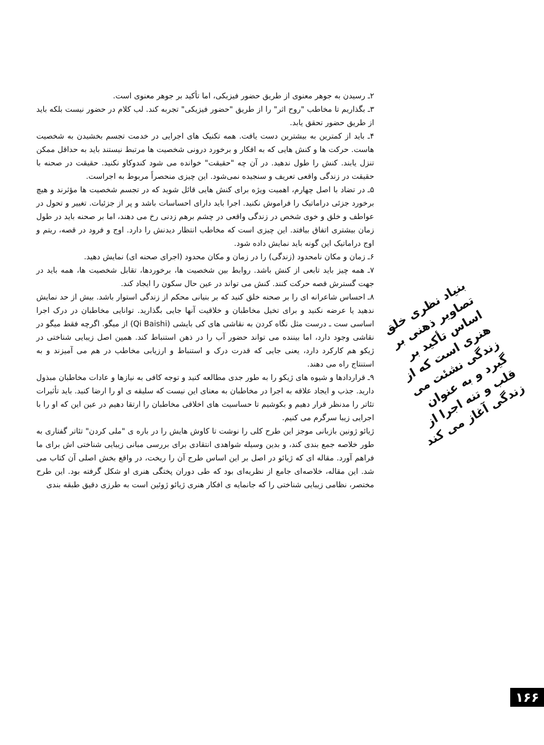۲ـ رسیدن به جوهر معنوی از طریق حضور فیزیکی، اما تأکید بر جوهر معنوی است.
۳ـ بگذاریم تا مخاطب "روح اثر" را از طریق "حضور فیزیکی" تجربه کند. لب کلام در حضور نیست بلکه باید از طریق حضور تحقق یابد.
۴ـ باید از کمترین به بیشترین دست یافت. همه تکنیک های اجرایی در خدمت تجسم بخشیدن به شخصیت هاست. حرکت ها و کنش هایی که به افکار و برخورد درونی شخصیت ها مرتبط نیستند باید به حداقل ممکن تنزل یابند. کنش را طول ندهید. در آن چه "حقیقت" خوانده می شود کندوکاو نکنید. حقیقت در صحنه با حقیقت در زندگی واقعی تعریف و سنجیده نمی‌شود. این چیزی منحصراً مربوط به اجراست.
۵ـ در تضاد با اصل چهارم، اهمیت ویژه برای کنش هایی قائل شوید که در تجسم شخصیت ها مؤثرند و هیچ برخورد جزئی دراماتیک را فراموش نکنید. اجرا باید دارای احساسات باشد و پر از جزئیات. تغییر و تحول در عواطف و خلق و خوی شخص در زندگی واقعی در چشم برهم زدنی رخ می دهند، اما بر صحنه باید در طول زمان بیشتری اتفاق بیافتد. این چیزی است که مخاطب انتظار دیدنش را دارد. اوج و فرود در قصه، ریتم و اوج دراماتیک این گونه باید نمایش داده شود.
۶ـ زمان و مکان نامحدود (زندگی) را در زمان و مکان محدود (اجرای صحنه ای) نمایش دهید.
۷ـ همه چیز باید تابعی از کنش باشد. روابط بین شخصیت ها، برخوردها، تقابل شخصیت ها، همه باید در جهت گسترش قصه حرکت کنند. کنش می تواند در عین حال سکون را ایجاد کند.
۸ـ احساس شاعرانه ای را بر صحنه خلق کنید که بر بنیانی محکم از زندگی استوار باشد. بیش از حد نمایش ندهید یا عرضه نکنید و برای تخیل مخاطبان و خلاقیت آنها جایی بگذارید. توانایی مخاطبان در درک اجرا اساسی ست ـ درست مثل نگاه کردن به نقاشی های کی بایشی (Qi Baishi) از میگو. اگرچه فقط میگو در نقاشی وجود دارد، اما بیننده می تواند حضور آب را در ذهن استنباط کند. همین اصل زیبایی شناختی در ژیکو هم کارکرد دارد، یعنی جایی که قدرت درک و استنباط و ارزیابی مخاطب در هم می آمیزند و به استنتاج راه می دهند.
۹ـ قراردادها و شیوه های ژیکو را به طور جدی مطالعه کنید و توجه کافی به نیازها و عادات مخاطبان مبذول دارید. جذب و ایجاد علاقه به اجرا در مخاطبان به معنای این نیست که سلیقه ی او را ارضا کنید. باید تأثیرات تئاتر را مدنظر قرار دهیم و بکوشیم تا حساسیت های اخلاقی مخاطبان را ارتقا دهیم در عین این که او را با اجرایی زیبا سرگرم می کنیم.
ژیائو ژونین بازبانی موجز این طرح کلی را نوشت تا کاوش هایش را در باره ی "ملی کردن" تئاتر گفتاری به طور خلاصه جمع بندی کند، و بدین وسیله شواهدی انتقادی برای بررسی مبانی زیبایی شناختی اش برای ما فراهم آورد. مقاله ای که ژیائو در اصل بر این اساس طرح آن را ریخت، در واقع بخش اصلی آن کتاب می شد. این مقاله، خلاصه‌ای جامع از نظریه‌ای بود که طی دوران پختگی هنری او شکل گرفته بود. این طرح مختصر، نظامی زیبایی شناختی را که جانمایه ی افکار هنری ژیائو ژوئین است به طرزی دقیق طبقه بندی
بنیاد نظری خلق تصاویر ذهنی بر اساس تأکید بر هنری است که از زندگی نشئت می گیرد و به عنوان قلب و تنه اجرا از زندگی آغاز می کند
۱۶۶